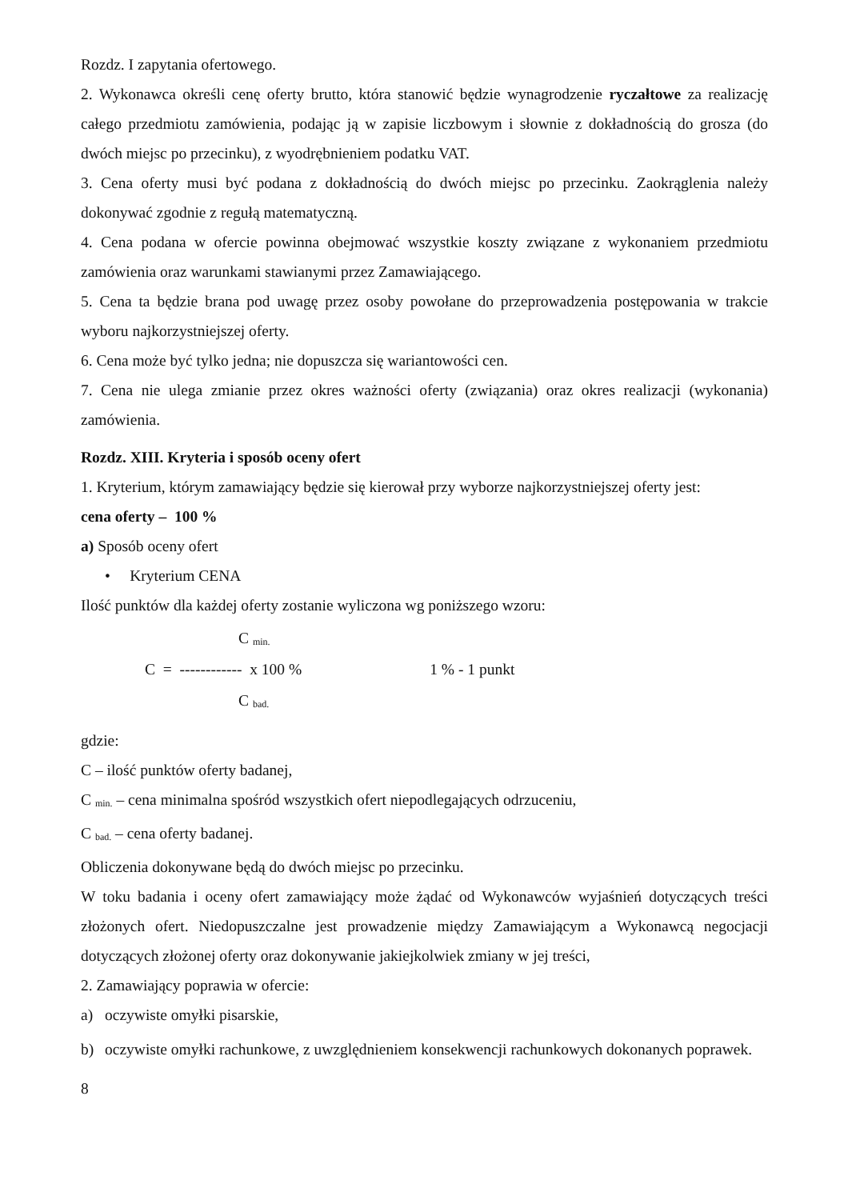Rozdz. I zapytania ofertowego.
2. Wykonawca określi cenę oferty brutto, która stanowić będzie wynagrodzenie ryczałtowe za realizację całego przedmiotu zamówienia, podając ją w zapisie liczbowym i słownie z dokładnością do grosza (do dwóch miejsc po przecinku), z wyodrębnieniem podatku VAT.
3. Cena oferty musi być podana z dokładnością do dwóch miejsc po przecinku. Zaokrąglenia należy dokonywać zgodnie z regułą matematyczną.
4. Cena podana w ofercie powinna obejmować wszystkie koszty związane z wykonaniem przedmiotu zamówienia oraz warunkami stawianymi przez Zamawiającego.
5. Cena ta będzie brana pod uwagę przez osoby powołane do przeprowadzenia postępowania w trakcie wyboru najkorzystniejszej oferty.
6. Cena może być tylko jedna; nie dopuszcza się wariantowości cen.
7. Cena nie ulega zmianie przez okres ważności oferty (związania) oraz okres realizacji (wykonania) zamówienia.
Rozdz. XIII. Kryteria i sposób oceny ofert
1. Kryterium, którym zamawiający będzie się kierował przy wyborze najkorzystniejszej oferty jest:
cena oferty – 100 %
a) Sposób oceny ofert
• Kryterium CENA
Ilość punktów dla każdej oferty zostanie wyliczona wg poniższego wzoru:
C <sub>min.</sub>
C = ------------ x 100 % 1 % - 1 punkt
C <sub>bad.</sub>
gdzie:
C – ilość punktów oferty badanej,
C <sub>min.</sub> – cena minimalna spośród wszystkich ofert niepodlegających odrzuceniu,
C <sub>bad.</sub> – cena oferty badanej.
Obliczenia dokonywane będą do dwóch miejsc po przecinku.
W toku badania i oceny ofert zamawiający może żądać od Wykonawców wyjaśnień dotyczących treści złożonych ofert. Niedopuszczalne jest prowadzenie między Zamawiającym a Wykonawcą negocjacji dotyczących złożonej oferty oraz dokonywanie jakiejkolwiek zmiany w jej treści,
2. Zamawiający poprawia w ofercie:
a) oczywiste omyłki pisarskie,
b) oczywiste omyłki rachunkowe, z uwzględnieniem konsekwencji rachunkowych dokonanych poprawek.
8